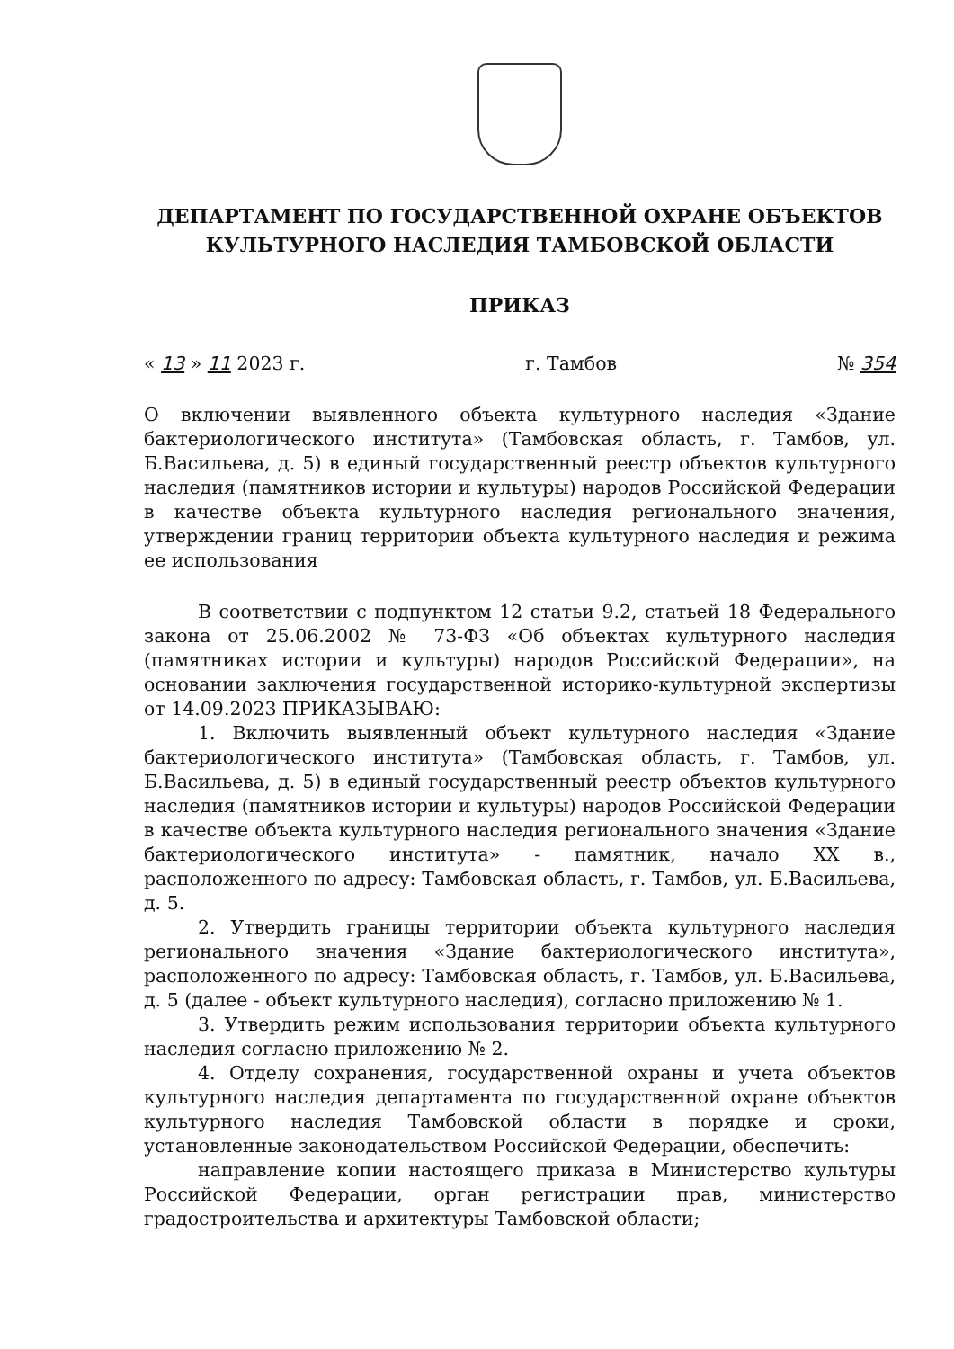ДЕПАРТАМЕНТ ПО ГОСУДАРСТВЕННОЙ ОХРАНЕ ОБЪЕКТОВ
КУЛЬТУРНОГО НАСЛЕДИЯ ТАМБОВСКОЙ ОБЛАСТИ
ПРИКАЗ
« 13 » 11 2023 г. г. Тамбов № 354
О включении выявленного объекта культурного наследия «Здание бактериологического института» (Тамбовская область, г. Тамбов, ул. Б.Васильева, д. 5) в единый государственный реестр объектов культурного наследия (памятников истории и культуры) народов Российской Федерации в качестве объекта культурного наследия регионального значения, утверждении границ территории объекта культурного наследия и режима ее использования
В соответствии с подпунктом 12 статьи 9.2, статьей 18 Федерального закона от 25.06.2002 № 73-ФЗ «Об объектах культурного наследия (памятниках истории и культуры) народов Российской Федерации», на основании заключения государственной историко-культурной экспертизы от 14.09.2023 ПРИКАЗЫВАЮ:
1. Включить выявленный объект культурного наследия «Здание бактериологического института» (Тамбовская область, г. Тамбов, ул. Б.Васильева, д. 5) в единый государственный реестр объектов культурного наследия (памятников истории и культуры) народов Российской Федерации в качестве объекта культурного наследия регионального значения «Здание бактериологического института» - памятник, начало XX в., расположенного по адресу: Тамбовская область, г. Тамбов, ул. Б.Васильева, д. 5.
2. Утвердить границы территории объекта культурного наследия регионального значения «Здание бактериологического института», расположенного по адресу: Тамбовская область, г. Тамбов, ул. Б.Васильева, д. 5 (далее - объект культурного наследия), согласно приложению № 1.
3. Утвердить режим использования территории объекта культурного наследия согласно приложению № 2.
4. Отделу сохранения, государственной охраны и учета объектов культурного наследия департамента по государственной охране объектов культурного наследия Тамбовской области в порядке и сроки, установленные законодательством Российской Федерации, обеспечить:
направление копии настоящего приказа в Министерство культуры Российской Федерации, орган регистрации прав, министерство градостроительства и архитектуры Тамбовской области;